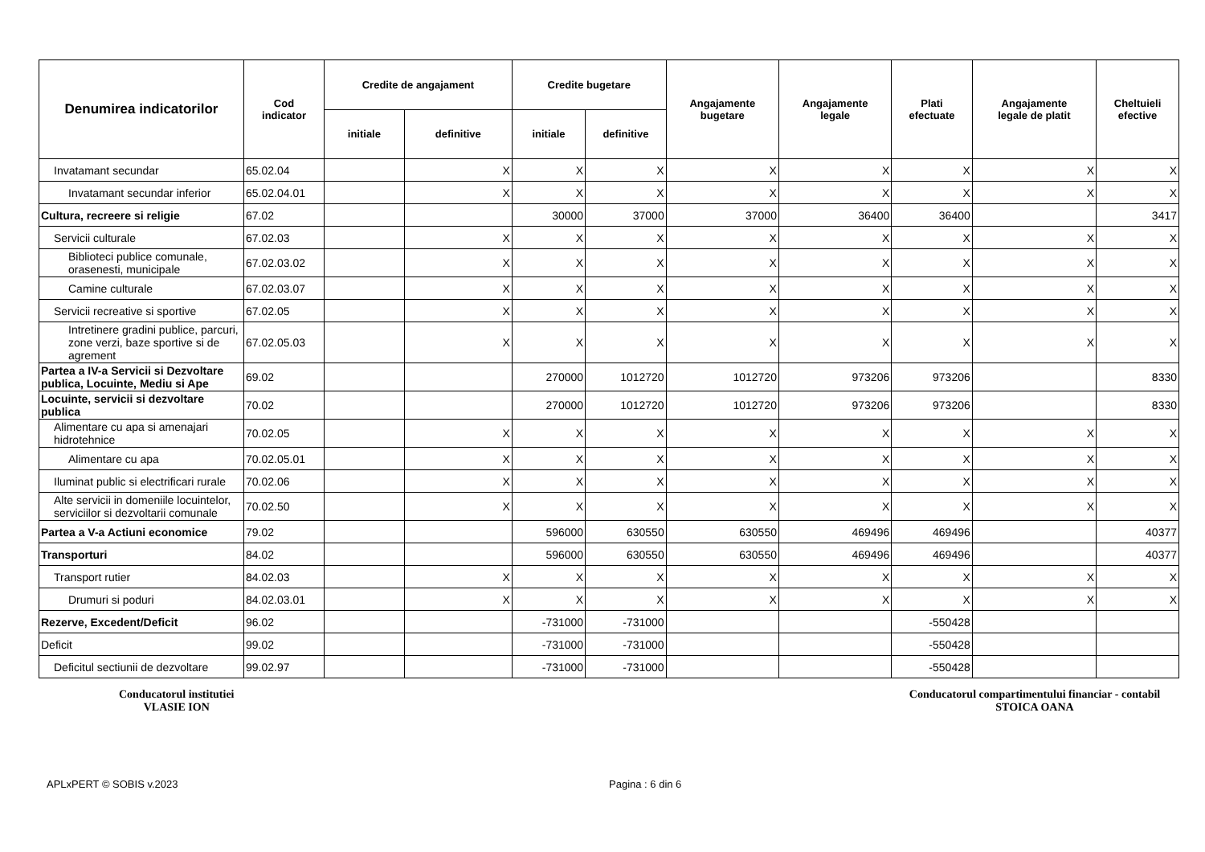| Denumirea indicatorilor | Cod indicator | Credite de angajament | | Credite bugetare | | Angajamente bugetare | Angajamente legale | Plati efectuate | Angajamente legale de platit | Cheltuieli efective |
| --- | --- | --- | --- | --- | --- | --- | --- | --- | --- | --- |
| | | initiale | definitive | initiale | definitive | | | | | |
| Invatamant secundar | 65.02.04 | | X | X | X | X | X | X | X | X |
| Invatamant secundar inferior | 65.02.04.01 | | X | X | X | X | X | X | X | X |
| Cultura, recreere si religie | 67.02 | | | 30000 | 37000 | 37000 | 36400 | 36400 | | 3417 |
| Servicii culturale | 67.02.03 | | X | X | X | X | X | X | X | X |
| Biblioteci publice comunale, orasenesti, municipale | 67.02.03.02 | | X | X | X | X | X | X | X | X |
| Camine culturale | 67.02.03.07 | | X | X | X | X | X | X | X | X |
| Servicii recreative si sportive | 67.02.05 | | X | X | X | X | X | X | X | X |
| Intretinere gradini publice, parcuri, zone verzi, baze sportive si de agrement | 67.02.05.03 | | X | X | X | X | X | X | X | X |
| Partea a IV-a Servicii si Dezvoltare publica, Locuinte, Mediu si Ape | 69.02 | | | 270000 | 1012720 | 1012720 | 973206 | 973206 | | 8330 |
| Locuinte, servicii si dezvoltare publica | 70.02 | | | 270000 | 1012720 | 1012720 | 973206 | 973206 | | 8330 |
| Alimentare cu apa si amenajari hidrotehnice | 70.02.05 | | X | X | X | X | X | X | X | X |
| Alimentare cu apa | 70.02.05.01 | | X | X | X | X | X | X | X | X |
| Iluminat public si electrificari rurale | 70.02.06 | | X | X | X | X | X | X | X | X |
| Alte servicii in domeniile locuintelor, serviciilor si dezvoltarii comunale | 70.02.50 | | X | X | X | X | X | X | X | X |
| Partea a V-a Actiuni economice | 79.02 | | | 596000 | 630550 | 630550 | 469496 | 469496 | | 40377 |
| Transporturi | 84.02 | | | 596000 | 630550 | 630550 | 469496 | 469496 | | 40377 |
| Transport rutier | 84.02.03 | | X | X | X | X | X | X | X | X |
| Drumuri si poduri | 84.02.03.01 | | X | X | X | X | X | X | X | X |
| Rezerve, Excedent/Deficit | 96.02 | | | -731000 | -731000 | | | -550428 | | |
| Deficit | 99.02 | | | -731000 | -731000 | | | -550428 | | |
| Deficitul sectiunii de dezvoltare | 99.02.97 | | | -731000 | -731000 | | | -550428 | | |
Conducatorul institutiei
VLASIE ION
Conducatorul compartimentului financiar - contabil
STOICA OANA
APLxPERT © SOBIS v.2023 Pagina : 6 din 6